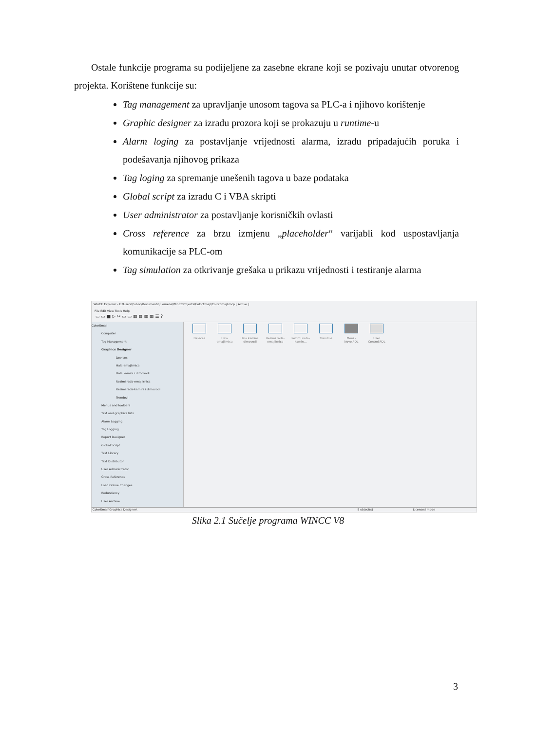Ostale funkcije programa su podijeljene za zasebne ekrane koji se pozivaju unutar otvorenog projekta. Korištene funkcije su:
Tag management za upravljanje unosom tagova sa PLC-a i njihovo korištenje
Graphic designer za izradu prozora koji se prokazuju u runtime-u
Alarm loging za postavljanje vrijednosti alarma, izradu pripadajućih poruka i podešavanja njihovog prikaza
Tag loging za spremanje unešenih tagova u baze podataka
Global script za izradu C i VBA skripti
User administrator za postavljanje korisničkih ovlasti
Cross reference za brzu izmjenu „placeholder“ varijabli kod uspostavljanja komunikacije sa PLC-om
Tag simulation za otkrivanje grešaka u prikazu vrijednosti i testiranje alarma
WinCC Explorer - C:\Users\Public\Documents\Siemens\WinCCProjects\ColorEmajl\ColorEmajl.mcp [ Active ]
File Edit View Tools Help
▭ ▭ ■ ▷ ✂ ▭ ▭ ▦ ▦ ▦ ▦ ☰ ?
ColorEmajl
Computer
Tag Management
Graphics Designer
Devices
Hala emajlirnica
Hala kamini i dimovodi
Rezimi rada-emajlirnica
Rezimi rada-kamini i dimovodi
Trendovi
Menus and toolbars
Text and graphics lists
Alarm Logging
Tag Logging
Report Designer
Global Script
Text Library
Text Distributor
User Administrator
Cross-Reference
Load Online Changes
Redundancy
User Archive
Devices Hala emajlirnica
Hala kamini i dimovodi
Rezimi rada-emajlirnica
Rezimi rada-kamin...
Trendovi Meni - Novo.PDL
User Control.PDL
ColorEmajl\Graphics Designer\ 8 object(s) Licensed mode
Slika 2.1 Sučelje programa WINCC V8
3